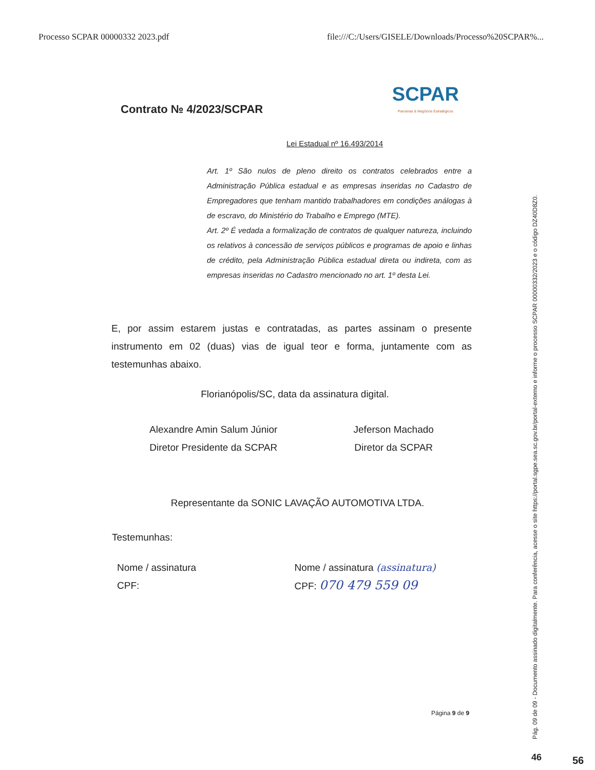Processo SCPAR 00000332 2023.pdf file:///C:/Users/GISELE/Downloads/Processo%20SCPAR%...
Contrato № 4/2023/SCPAR
SCPAR
Parcerias & Negócios Estratégicos
Lei Estadual nº 16.493/2014
Art. 1º São nulos de pleno direito os contratos celebrados entre a Administração Pública estadual e as empresas inseridas no Cadastro de Empregadores que tenham mantido trabalhadores em condições análogas à de escravo, do Ministério do Trabalho e Emprego (MTE).
Art. 2º É vedada a formalização de contratos de qualquer natureza, incluindo os relativos à concessão de serviços públicos e programas de apoio e linhas de crédito, pela Administração Pública estadual direta ou indireta, com as empresas inseridas no Cadastro mencionado no art. 1º desta Lei.
E, por assim estarem justas e contratadas, as partes assinam o presente instrumento em 02 (duas) vias de igual teor e forma, juntamente com as testemunhas abaixo.
Florianópolis/SC, data da assinatura digital.
Alexandre Amin Salum Júnior
Diretor Presidente da SCPAR
Jeferson Machado
Diretor da SCPAR
Representante da SONIC LAVAÇÃO AUTOMOTIVA LTDA.
Testemunhas:
Nome / assinatura
CPF:
Nome / assinatura (assinatura)
CPF: 070 479 559 09
Página 9 de 9
Pág. 09 de 09 - Documento assinado digitalmente. Para conferência, acesse o site https://portal.sgpe.sea.sc.gov.br/portal-externo e informe o processo SCPAR 00000332/2023 e o código DZ40D8Z0.
46 56